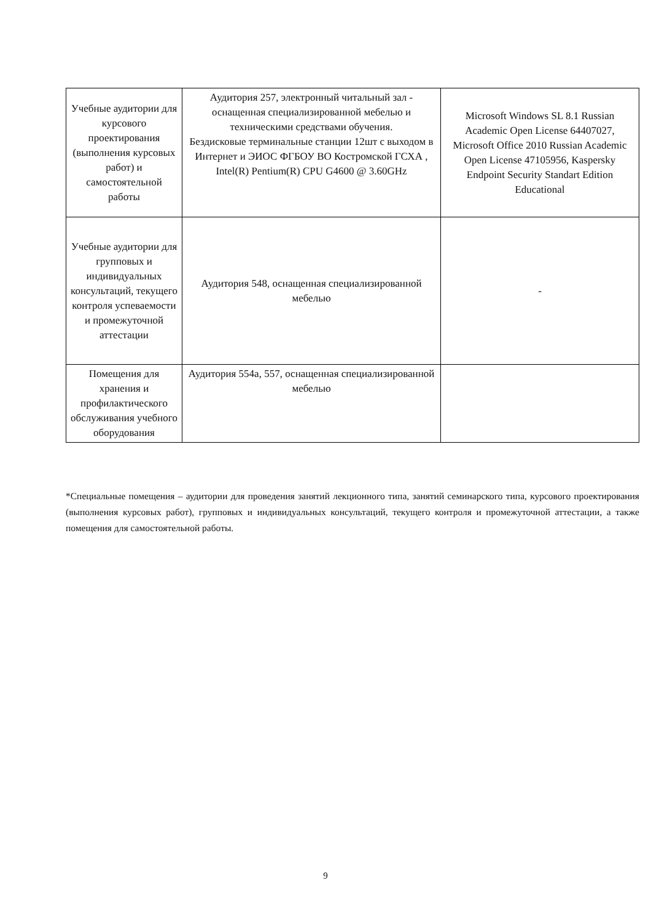| Учебные аудитории для курсового проектирования (выполнения курсовых работ) и самостоятельной работы | Аудитория 257, электронный читальный зал - оснащенная специализированной мебелью и техническими средствами обучения. Бездисковые терминальные станции 12шт с выходом в Интернет и ЭИОС ФГБОУ ВО Костромской ГСХА , Intel(R) Pentium(R) CPU G4600 @ 3.60GHz | Microsoft Windows SL 8.1 Russian Academic Open License 64407027, Microsoft Office 2010 Russian Academic Open License 47105956, Kaspersky Endpoint Security Standart Edition Educational |
| Учебные аудитории для групповых и индивидуальных консультаций, текущего контроля успеваемости и промежуточной аттестации | Аудитория 548, оснащенная специализированной мебелью | - |
| Помещения для хранения и профилактического обслуживания учебного оборудования | Аудитория 554а, 557, оснащенная специализированной мебелью | |
*Специальные помещения – аудитории для проведения занятий лекционного типа, занятий семинарского типа, курсового проектирования (выполнения курсовых работ), групповых и индивидуальных консультаций, текущего контроля и промежуточной аттестации, а также помещения для самостоятельной работы.
9